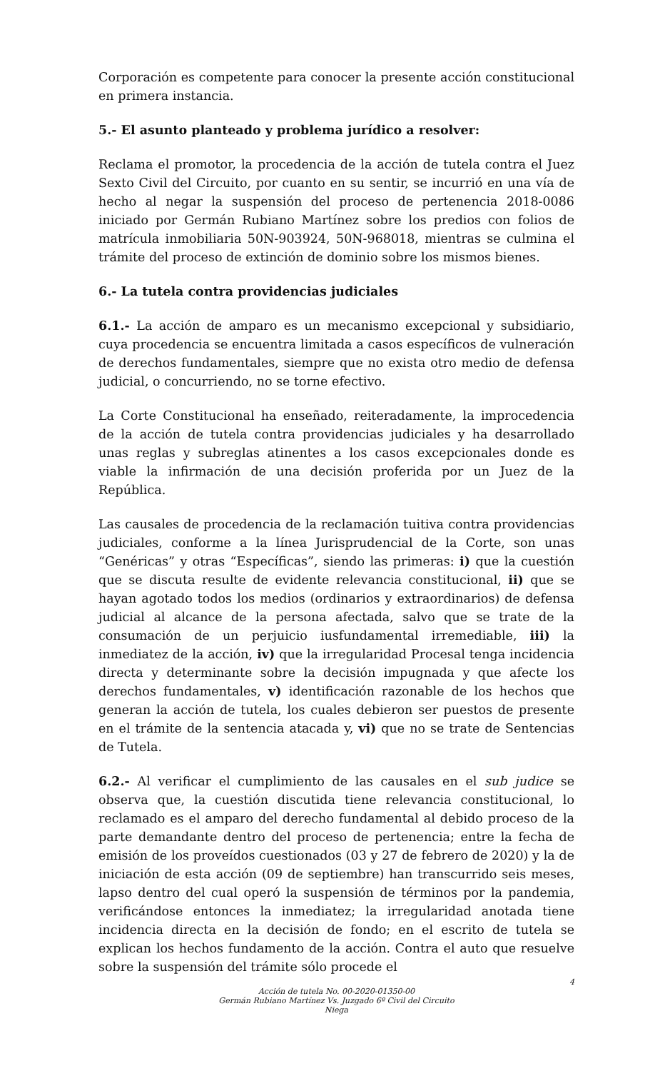Corporación es competente para conocer la presente acción constitucional en primera instancia.
5.- El asunto planteado y problema jurídico a resolver:
Reclama el promotor, la procedencia de la acción de tutela contra el Juez Sexto Civil del Circuito, por cuanto en su sentir, se incurrió en una vía de hecho al negar la suspensión del proceso de pertenencia 2018-0086 iniciado por Germán Rubiano Martínez sobre los predios con folios de matrícula inmobiliaria 50N-903924, 50N-968018, mientras se culmina el trámite del proceso de extinción de dominio sobre los mismos bienes.
6.- La tutela contra providencias judiciales
6.1.- La acción de amparo es un mecanismo excepcional y subsidiario, cuya procedencia se encuentra limitada a casos específicos de vulneración de derechos fundamentales, siempre que no exista otro medio de defensa judicial, o concurriendo, no se torne efectivo.
La Corte Constitucional ha enseñado, reiteradamente, la improcedencia de la acción de tutela contra providencias judiciales y ha desarrollado unas reglas y subreglas atinentes a los casos excepcionales donde es viable la infirmación de una decisión proferida por un Juez de la República.
Las causales de procedencia de la reclamación tuitiva contra providencias judiciales, conforme a la línea Jurisprudencial de la Corte, son unas “Genéricas” y otras “Específicas”, siendo las primeras: i) que la cuestión que se discuta resulte de evidente relevancia constitucional, ii) que se hayan agotado todos los medios (ordinarios y extraordinarios) de defensa judicial al alcance de la persona afectada, salvo que se trate de la consumación de un perjuicio iusfundamental irremediable, iii) la inmediatez de la acción, iv) que la irregularidad Procesal tenga incidencia directa y determinante sobre la decisión impugnada y que afecte los derechos fundamentales, v) identificación razonable de los hechos que generan la acción de tutela, los cuales debieron ser puestos de presente en el trámite de la sentencia atacada y, vi) que no se trate de Sentencias de Tutela.
6.2.- Al verificar el cumplimiento de las causales en el sub judice se observa que, la cuestión discutida tiene relevancia constitucional, lo reclamado es el amparo del derecho fundamental al debido proceso de la parte demandante dentro del proceso de pertenencia; entre la fecha de emisión de los proveídos cuestionados (03 y 27 de febrero de 2020) y la de iniciación de esta acción (09 de septiembre) han transcurrido seis meses, lapso dentro del cual operó la suspensión de términos por la pandemia, verificándose entonces la inmediatez; la irregularidad anotada tiene incidencia directa en la decisión de fondo; en el escrito de tutela se explican los hechos fundamento de la acción. Contra el auto que resuelve sobre la suspensión del trámite sólo procede el
4
Acción de tutela No. 00-2020-01350-00
Germán Rubiano Martínez Vs. Juzgado 6º Civil del Circuito
Niega